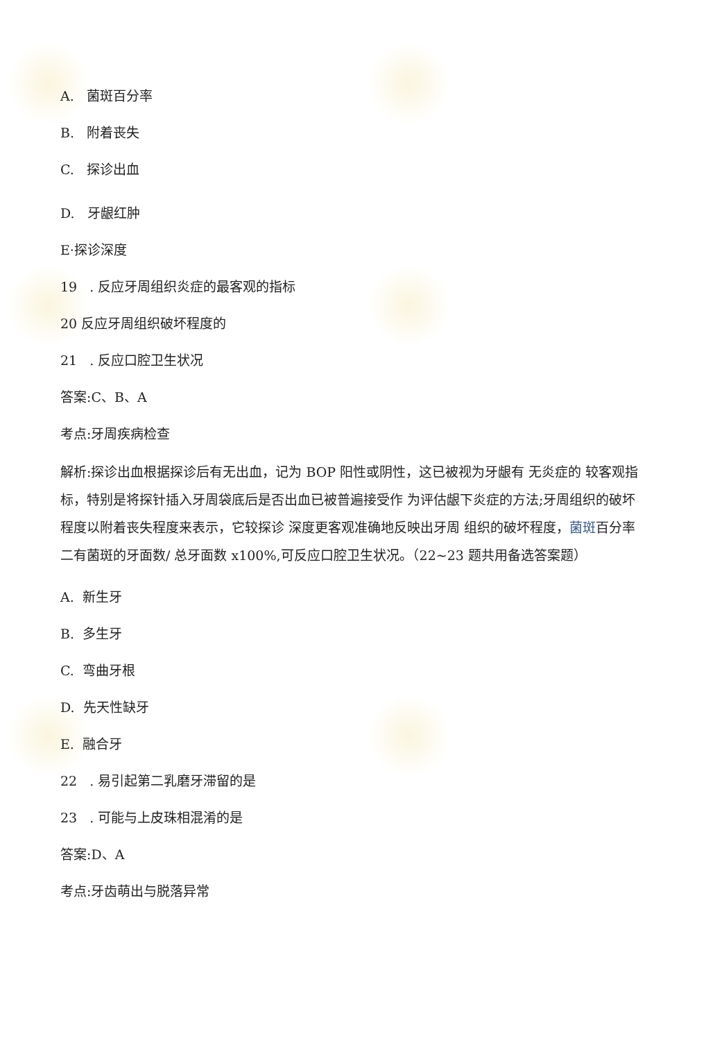A. 菌斑百分率
B. 附着丧失
C. 探诊出血
D. 牙龈红肿
E·探诊深度
19 . 反应牙周组织炎症的最客观的指标
20 反应牙周组织破坏程度的
21 . 反应口腔卫生状况
答案:C、B、A
考点:牙周疾病检查
解析:探诊出血根据探诊后有无出血，记为 BOP 阳性或阴性，这已被视为牙龈有 无炎症的 较客观指标，特别是将探针插入牙周袋底后是否出血已被普遍接受作 为评估龈下炎症的方法;牙周组织的破坏程度以附着丧失程度来表示，它较探诊 深度更客观准确地反映出牙周 组织的破坏程度，菌斑百分率二有菌斑的牙面数/ 总牙面数 x100%,可反应口腔卫生状况。（22~23 题共用备选答案题）
A. 新生牙
B. 多生牙
C. 弯曲牙根
D. 先天性缺牙
E. 融合牙
22 . 易引起第二乳磨牙滞留的是
23 . 可能与上皮珠相混淆的是
答案:D、A
考点:牙齿萌出与脱落异常